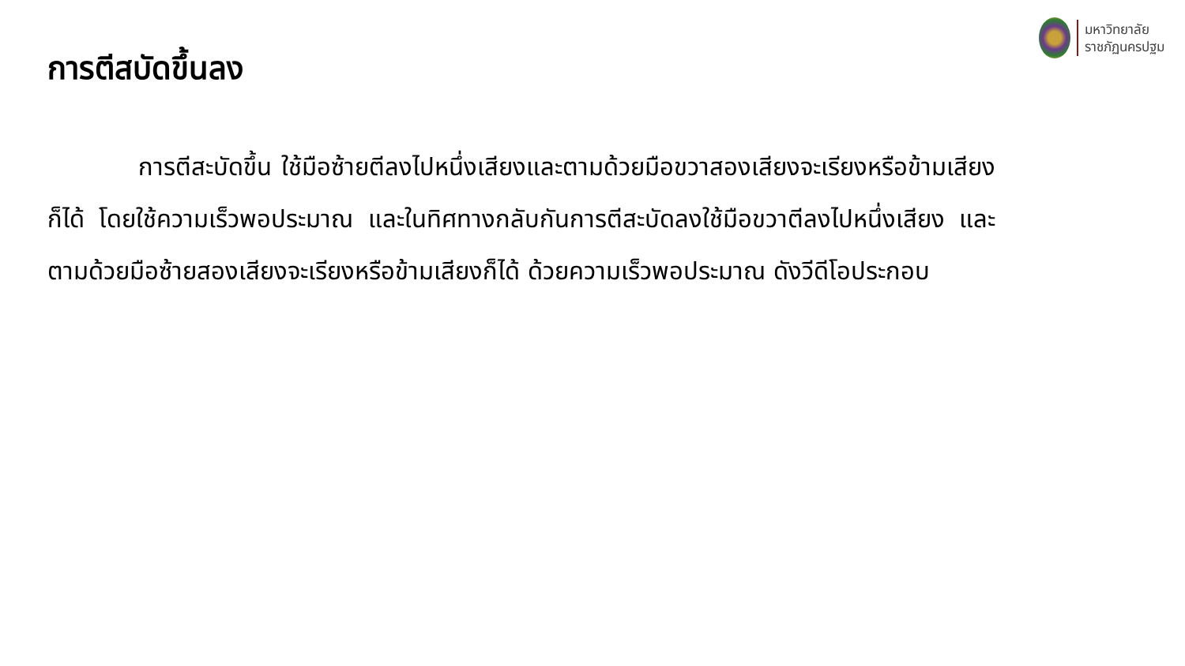การตีสบัดขึ้นลง
มหาวิทยาลัย
ราชภัฏนครปฐม
การตีสะบัดขึ้น ใช้มือซ้ายตีลงไปหนึ่งเสียงและตามด้วยมือขวาสองเสียงจะเรียงหรือข้ามเสียงก็ได้ โดยใช้ความเร็วพอประมาณ และในทิศทางกลับกันการตีสะบัดลงใช้มือขวาตีลงไปหนึ่งเสียง และตามด้วยมือซ้ายสองเสียงจะเรียงหรือข้ามเสียงก็ได้ ด้วยความเร็วพอประมาณ ดังวีดีโอประกอบ